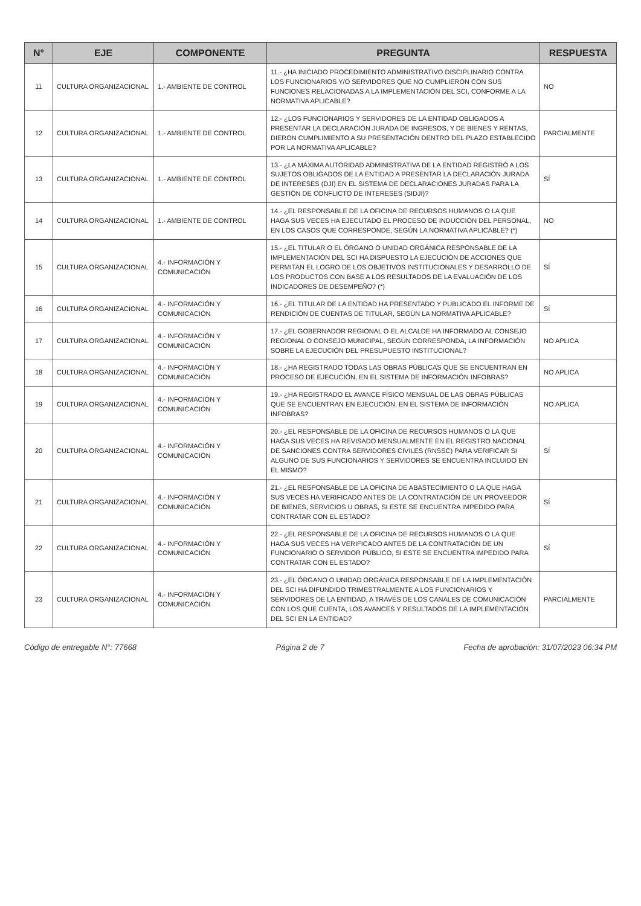| N° | EJE | COMPONENTE | PREGUNTA | RESPUESTA |
| --- | --- | --- | --- | --- |
| 11 | CULTURA ORGANIZACIONAL | 1.- AMBIENTE DE CONTROL | 11.- ¿HA INICIADO PROCEDIMIENTO ADMINISTRATIVO DISCIPLINARIO CONTRA LOS FUNCIONARIOS Y/O SERVIDORES QUE NO CUMPLIERON CON SUS FUNCIONES RELACIONADAS A LA IMPLEMENTACIÓN DEL SCI, CONFORME A LA NORMATIVA APLICABLE? | NO |
| 12 | CULTURA ORGANIZACIONAL | 1.- AMBIENTE DE CONTROL | 12.- ¿LOS FUNCIONARIOS Y SERVIDORES DE LA ENTIDAD OBLIGADOS A PRESENTAR LA DECLARACIÓN JURADA DE INGRESOS, Y DE BIENES Y RENTAS, DIERON CUMPLIMIENTO A SU PRESENTACIÓN DENTRO DEL PLAZO ESTABLECIDO POR LA NORMATIVA APLICABLE? | PARCIALMENTE |
| 13 | CULTURA ORGANIZACIONAL | 1.- AMBIENTE DE CONTROL | 13.- ¿LA MÁXIMA AUTORIDAD ADMINISTRATIVA DE LA ENTIDAD REGISTRÓ A LOS SUJETOS OBLIGADOS DE LA ENTIDAD A PRESENTAR LA DECLARACIÓN JURADA DE INTERESES (DJI) EN EL SISTEMA DE DECLARACIONES JURADAS PARA LA GESTIÓN DE CONFLICTO DE INTERESES (SIDJI)? | SÍ |
| 14 | CULTURA ORGANIZACIONAL | 1.- AMBIENTE DE CONTROL | 14.- ¿EL RESPONSABLE DE LA OFICINA DE RECURSOS HUMANOS O LA QUE HAGA SUS VECES HA EJECUTADO EL PROCESO DE INDUCCIÓN DEL PERSONAL, EN LOS CASOS QUE CORRESPONDE, SEGÚN LA NORMATIVA APLICABLE? (*) | NO |
| 15 | CULTURA ORGANIZACIONAL | 4.- INFORMACIÓN Y COMUNICACIÓN | 15.- ¿EL TITULAR O EL ÓRGANO O UNIDAD ORGÁNICA RESPONSABLE DE LA IMPLEMENTACIÓN DEL SCI HA DISPUESTO LA EJECUCIÓN DE ACCIONES QUE PERMITAN EL LOGRO DE LOS OBJETIVOS INSTITUCIONALES Y DESARROLLO DE LOS PRODUCTOS CON BASE A LOS RESULTADOS DE LA EVALUACIÓN DE LOS INDICADORES DE DESEMPEÑO? (*) | SÍ |
| 16 | CULTURA ORGANIZACIONAL | 4.- INFORMACIÓN Y COMUNICACIÓN | 16.- ¿EL TITULAR DE LA ENTIDAD HA PRESENTADO Y PUBLICADO EL INFORME DE RENDICIÓN DE CUENTAS DE TITULAR, SEGÚN LA NORMATIVA APLICABLE? | SÍ |
| 17 | CULTURA ORGANIZACIONAL | 4.- INFORMACIÓN Y COMUNICACIÓN | 17.- ¿EL GOBERNADOR REGIONAL O EL ALCALDE HA INFORMADO AL CONSEJO REGIONAL O CONSEJO MUNICIPAL, SEGÚN CORRESPONDA, LA INFORMACIÓN SOBRE LA EJECUCIÓN DEL PRESUPUESTO INSTITUCIONAL? | NO APLICA |
| 18 | CULTURA ORGANIZACIONAL | 4.- INFORMACIÓN Y COMUNICACIÓN | 18.- ¿HA REGISTRADO TODAS LAS OBRAS PÚBLICAS QUE SE ENCUENTRAN EN PROCESO DE EJECUCIÓN, EN EL SISTEMA DE INFORMACIÓN INFOBRAS? | NO APLICA |
| 19 | CULTURA ORGANIZACIONAL | 4.- INFORMACIÓN Y COMUNICACIÓN | 19.- ¿HA REGISTRADO EL AVANCE FÍSICO MENSUAL DE LAS OBRAS PÚBLICAS QUE SE ENCUENTRAN EN EJECUCIÓN, EN EL SISTEMA DE INFORMACIÓN INFOBRAS? | NO APLICA |
| 20 | CULTURA ORGANIZACIONAL | 4.- INFORMACIÓN Y COMUNICACIÓN | 20.- ¿EL RESPONSABLE DE LA OFICINA DE RECURSOS HUMANOS O LA QUE HAGA SUS VECES HA REVISADO MENSUALMENTE EN EL REGISTRO NACIONAL DE SANCIONES CONTRA SERVIDORES CIVILES (RNSSC) PARA VERIFICAR SI ALGUNO DE SUS FUNCIONARIOS Y SERVIDORES SE ENCUENTRA INCLUIDO EN EL MISMO? | SÍ |
| 21 | CULTURA ORGANIZACIONAL | 4.- INFORMACIÓN Y COMUNICACIÓN | 21.- ¿EL RESPONSABLE DE LA OFICINA DE ABASTECIMIENTO O LA QUE HAGA SUS VECES HA VERIFICADO ANTES DE LA CONTRATACIÓN DE UN PROVEEDOR DE BIENES, SERVICIOS U OBRAS, SI ESTE SE ENCUENTRA IMPEDIDO PARA CONTRATAR CON EL ESTADO? | SÍ |
| 22 | CULTURA ORGANIZACIONAL | 4.- INFORMACIÓN Y COMUNICACIÓN | 22.- ¿EL RESPONSABLE DE LA OFICINA DE RECURSOS HUMANOS O LA QUE HAGA SUS VECES HA VERIFICADO ANTES DE LA CONTRATACIÓN DE UN FUNCIONARIO O SERVIDOR PÚBLICO, SI ESTE SE ENCUENTRA IMPEDIDO PARA CONTRATAR CON EL ESTADO? | SÍ |
| 23 | CULTURA ORGANIZACIONAL | 4.- INFORMACIÓN Y COMUNICACIÓN | 23.- ¿EL ÓRGANO O UNIDAD ORGÁNICA RESPONSABLE DE LA IMPLEMENTACIÓN DEL SCI HA DIFUNDIDO TRIMESTRALMENTE A LOS FUNCIONARIOS Y SERVIDORES DE LA ENTIDAD, A TRAVÉS DE LOS CANALES DE COMUNICACIÓN CON LOS QUE CUENTA, LOS AVANCES Y RESULTADOS DE LA IMPLEMENTACIÓN DEL SCI EN LA ENTIDAD? | PARCIALMENTE |
Código de entregable N°: 77668 Página 2 de 7 Fecha de aprobación: 31/07/2023 06:34 PM